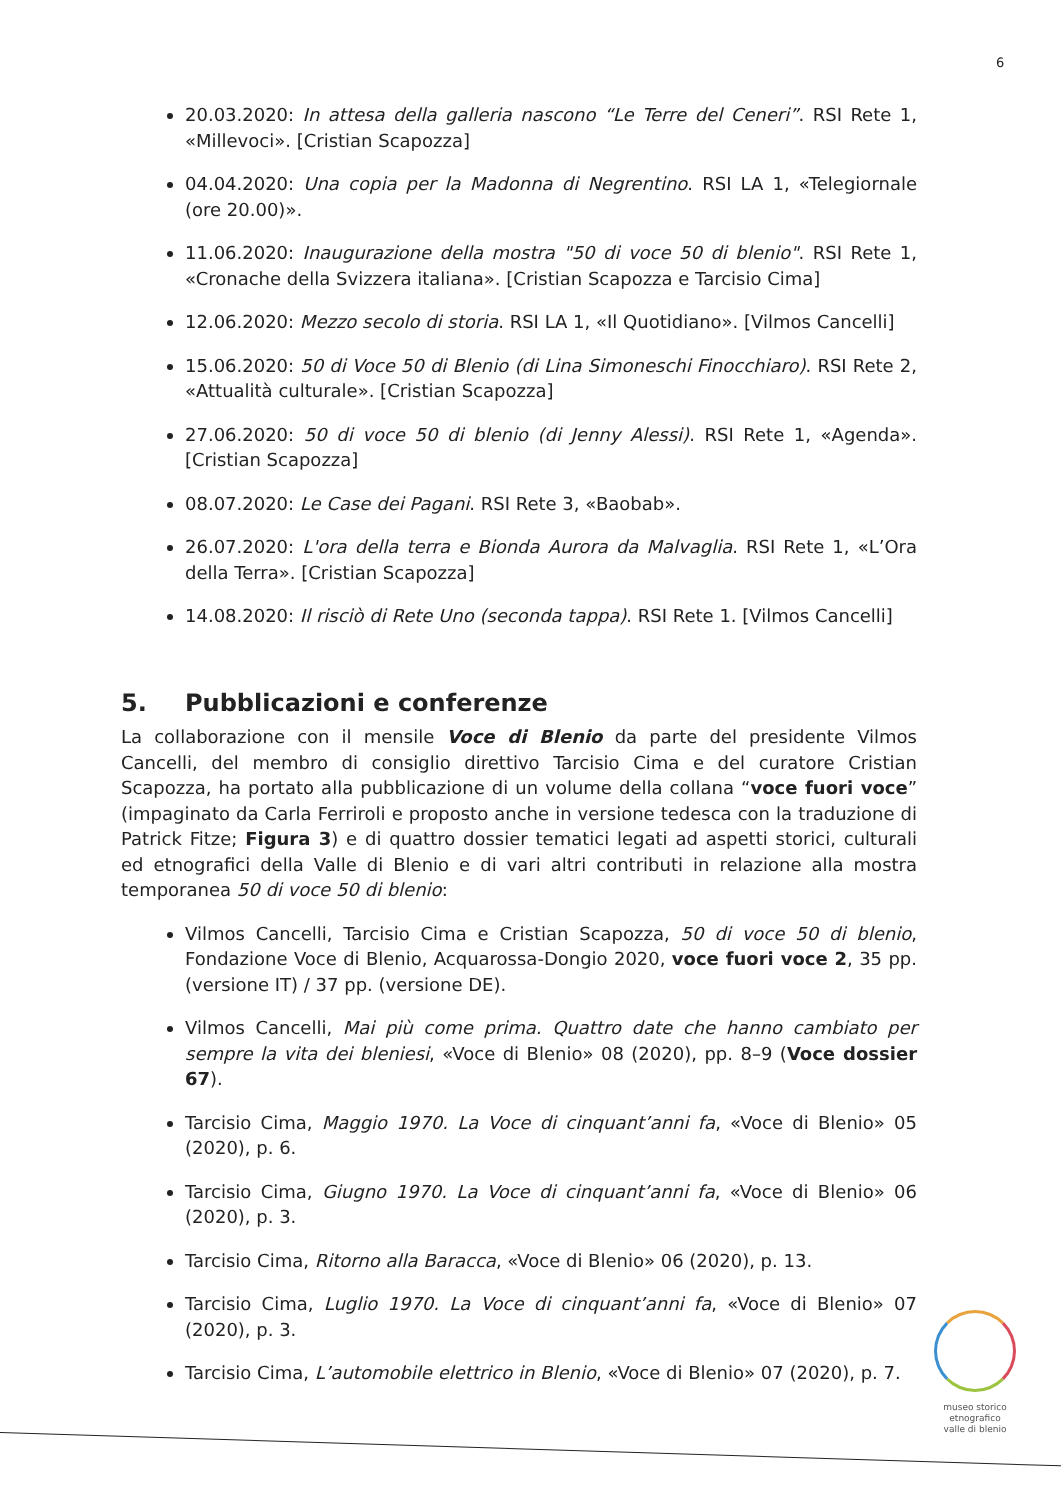6
20.03.2020: In attesa della galleria nascono “Le Terre del Ceneri”. RSI Rete 1, «Millevoci». [Cristian Scapozza]
04.04.2020: Una copia per la Madonna di Negrentino. RSI LA 1, «Telegiornale (ore 20.00)».
11.06.2020: Inaugurazione della mostra "50 di voce 50 di blenio". RSI Rete 1, «Cronache della Svizzera italiana». [Cristian Scapozza e Tarcisio Cima]
12.06.2020: Mezzo secolo di storia. RSI LA 1, «Il Quotidiano». [Vilmos Cancelli]
15.06.2020: 50 di Voce 50 di Blenio (di Lina Simoneschi Finocchiaro). RSI Rete 2, «Attualità culturale». [Cristian Scapozza]
27.06.2020: 50 di voce 50 di blenio (di Jenny Alessi). RSI Rete 1, «Agenda». [Cristian Scapozza]
08.07.2020: Le Case dei Pagani. RSI Rete 3, «Baobab».
26.07.2020: L'ora della terra e Bionda Aurora da Malvaglia. RSI Rete 1, «L’Ora della Terra». [Cristian Scapozza]
14.08.2020: Il risciò di Rete Uno (seconda tappa). RSI Rete 1. [Vilmos Cancelli]
5. Pubblicazioni e conferenze
La collaborazione con il mensile Voce di Blenio da parte del presidente Vilmos Cancelli, del membro di consiglio direttivo Tarcisio Cima e del curatore Cristian Scapozza, ha portato alla pubblicazione di un volume della collana “voce fuori voce” (impaginato da Carla Ferriroli e proposto anche in versione tedesca con la traduzione di Patrick Fitze; Figura 3) e di quattro dossier tematici legati ad aspetti storici, culturali ed etnografici della Valle di Blenio e di vari altri contributi in relazione alla mostra temporanea 50 di voce 50 di blenio:
Vilmos Cancelli, Tarcisio Cima e Cristian Scapozza, 50 di voce 50 di blenio, Fondazione Voce di Blenio, Acquarossa-Dongio 2020, voce fuori voce 2, 35 pp. (versione IT) / 37 pp. (versione DE).
Vilmos Cancelli, Mai più come prima. Quattro date che hanno cambiato per sempre la vita dei bleniesi, «Voce di Blenio» 08 (2020), pp. 8–9 (Voce dossier 67).
Tarcisio Cima, Maggio 1970. La Voce di cinquant’anni fa, «Voce di Blenio» 05 (2020), p. 6.
Tarcisio Cima, Giugno 1970. La Voce di cinquant’anni fa, «Voce di Blenio» 06 (2020), p. 3.
Tarcisio Cima, Ritorno alla Baracca, «Voce di Blenio» 06 (2020), p. 13.
Tarcisio Cima, Luglio 1970. La Voce di cinquant’anni fa, «Voce di Blenio» 07 (2020), p. 3.
Tarcisio Cima, L’automobile elettrico in Blenio, «Voce di Blenio» 07 (2020), p. 7.
museo storico
etnografico
valle di blenio